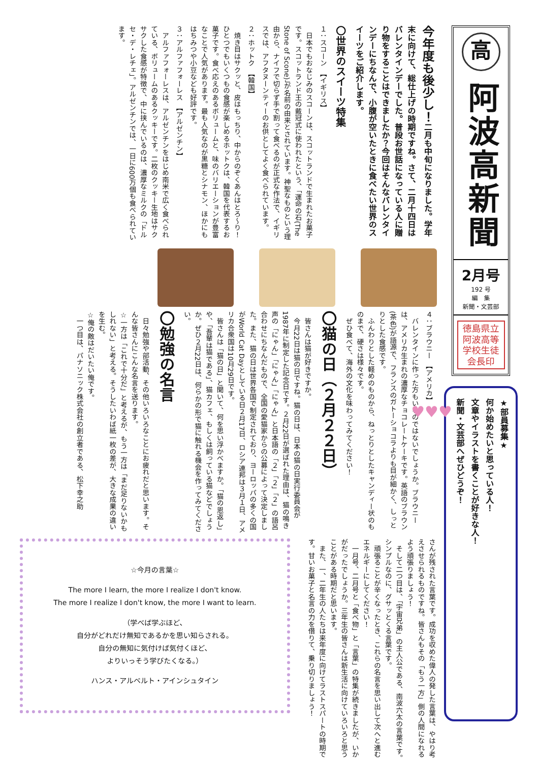高
阿波高新聞
2月号
192 号
編　集
新聞・文芸部
徳島県立阿波高等学校生徒会長印
★部員募集★
何か始めたいと思っている人！
文章やイラストを書くことが好きな人！
新聞・文芸部へぜひどうぞ！
♥♥♥
今年度も後少し！二月も中旬になりました。学年末に向けて、総仕上げの時期ですね。さて、二月十四日はバレンタインデーでした。普段お世話になっている人に贈り物をすることはできましたか？今回はそんなバレンタインデーにちなんで、小腹が空いたときに食べたい世界のスイーツをご紹介します。
〇世界のスイーツ特集
１：スコーン　【イギリス】
　日本でもおなじみのスコーンは、スコットランドで生まれたお菓子です。スコットランド王の戴冠式に使われたという、「運命の石(The Stone of Scone)」が名前の由来とされています。神聖なものという理由から、ナイフで切らず手で割って食べるのが正式な作法で、イギリスでは、アフタヌーンティーのお供としてよく食べられています。
２：ホットク　【韓国】
　焼き目はサクッと、皮はもっちり、中からのぞくあんはとろ～り！ひとつでもいくつもの食感が楽しめるホットクは、韓国を代表するお菓子です。食べ応えのあるボリュームと、味のバリエーションが豊富なことで人気があります。最も人気なのが黒糖とシナモン、ほかにもはちみつや小豆なども好評です。
３：アルファフォーレス　【アルゼンチン】
　アルファフォーレスは、アルゼンチンをはじめ南米で広く食べられている、ボリュームのあるクッキーです。二枚のクッキー生地はサクサクした食感が特徴で、中に挟んでいるのは、濃厚なミルクの「ドルセ・デ・レチェ」。アルゼンチンでは、一日に600万個も食べられています。
４：ブラウニー　【アメリカ】
　バレンタインに作った方もいるのではないでしょうか。ブラウニーは、アメリカ生まれの濃厚なチョコレートケーキです。英語のブラウン(茶色)が語源で、フランスのガトーショコラよりも目が細かく、しっとりとした食感です。
　ふんわりとした軽めのものから、ねっとりとしたキャンディー状のものまで、硬さは様々です。
　ぜひ食べて、海外の文化を味わってみてください！
〇猫の日（２月２２日）
　皆さんは猫が好きですか。
　今月22日は猫の日ですね。猫の日は、日本の猫の日実行委員会が1987年に制定した記念日です。２月22日が選ばれた理由は、猫の鳴き声の「にゃん」「にゃん」「にゃん」と日本語の「２」「２」「２」の語呂合わせにちなんだもので、全国の愛猫家からの公募によって決定しました。また、猫の日は世界各国で制定されており、ヨーロッパの多くの国がWorld Cat Dayとしている日２月17日、ロシア連邦は３月１日、アメリカ合衆国は10月29日です。
　皆さんは「猫の日」と聞いて、何を思い浮かべますか。「猫の恩返し」や、「吾輩は猫である」、猫カフェ、もしくは飼っている猫などでしょうか。ぜひ２月22日は、何らかの形で猫に触れる機会を作ってみてください。
〇勉強の名言
　日々勉強や部活動、その他いろいろなことにお疲れだと思います。そんな皆さんにこんな名言を送ります。
☆一方は「これで十分だ」と考えるが、もう一方は「まだ足りないかもしれない」と考える。そうしたいわば紙一枚の差が、大きな成果の違いを生む。
☆俺の敵はだいたい俺です。
　一つ目は、パナソニック株式会社の創立者である、松下幸之助
さんが残された言葉です。成功を収めた偉人の発した言葉は、やはり考えさせられるものですね。皆さんもその「もう一方」側の人間になれるよう頑張りましょう！
　そして二つ目は、「宇宙兄弟」の主人公である、南波六太の言葉です。シンプルなのに、グサッとくる言葉です。
　頑張ることが辛くなったとき、これらの名言を思い出して次へと進むエネルギーにしてください！
　一月号、二月号と「食べ物」と「言葉」の特集が続きましたが、いかがだったでしょうか。三年生の皆さんは新生活に向けていろいろと思うことがある時期だと思います。
　また、一、二年生の人たちは来年度に向けてラストスパートの時期です。甘いお菓子と名言の力を借りて、乗り切りましょう！
☆今月の言葉☆
The more I learn, the more I realize I don't know.
The more I realize I don't know, the more I want to learn.
（学べば学ぶほど、
自分がどれだけ無知であるかを思い知らされる。
自分の無知に気付けば気付くほど、
よりいっそう学びたくなる。）
ハンス・アルベルト・アインシュタイン